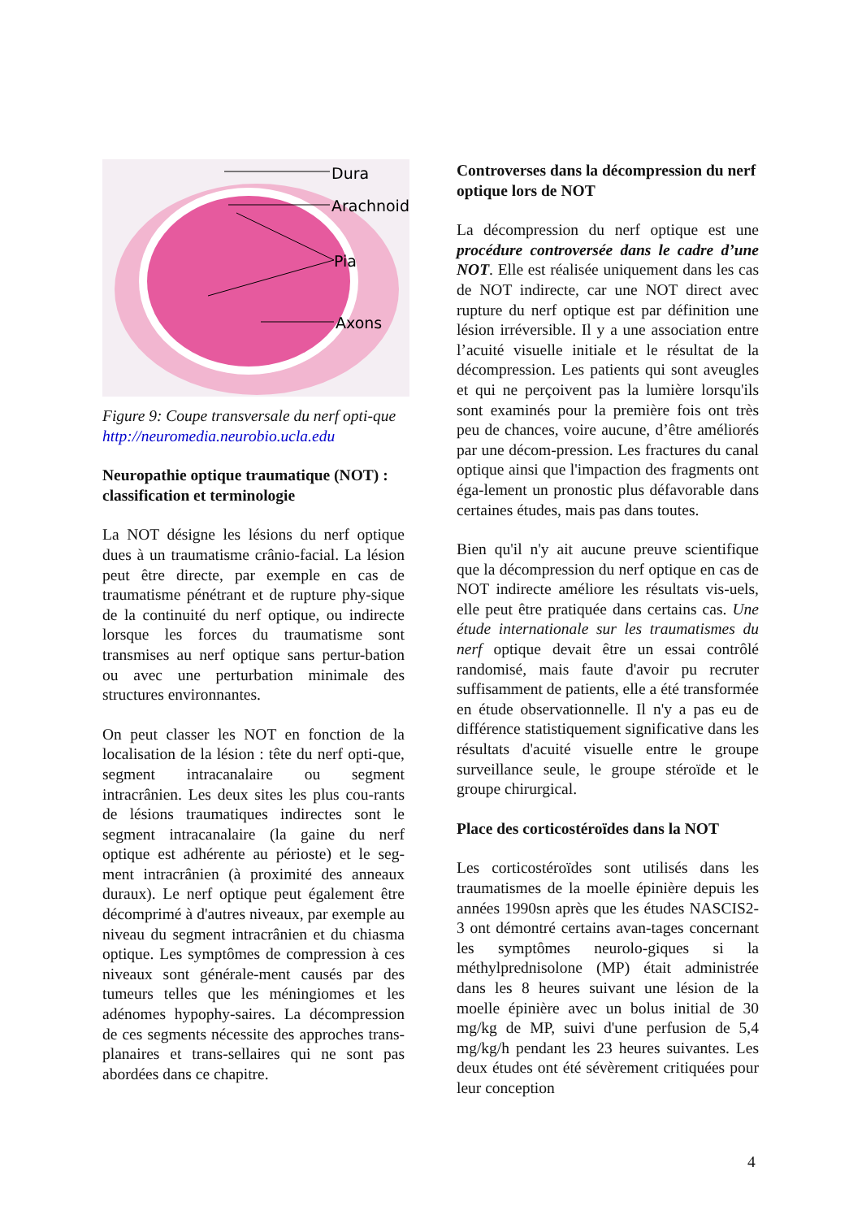Dura
Arachnoid
Pia
Axons
Figure 9: Coupe transversale du nerf opti-que http://neuromedia.neurobio.ucla.edu
Neuropathie optique traumatique (NOT) : classification et terminologie
La NOT désigne les lésions du nerf optique dues à un traumatisme crânio-facial. La lésion peut être directe, par exemple en cas de traumatisme pénétrant et de rupture phy-sique de la continuité du nerf optique, ou indirecte lorsque les forces du traumatisme sont transmises au nerf optique sans pertur-bation ou avec une perturbation minimale des structures environnantes.
On peut classer les NOT en fonction de la localisation de la lésion : tête du nerf opti-que, segment intracanalaire ou segment intracrânien. Les deux sites les plus cou-rants de lésions traumatiques indirectes sont le segment intracanalaire (la gaine du nerf optique est adhérente au périoste) et le seg-ment intracrânien (à proximité des anneaux duraux). Le nerf optique peut également être décomprimé à d'autres niveaux, par exemple au niveau du segment intracrânien et du chiasma optique. Les symptômes de compression à ces niveaux sont générale-ment causés par des tumeurs telles que les méningiomes et les adénomes hypophy-saires. La décompression de ces segments nécessite des approches trans-planaires et trans-sellaires qui ne sont pas abordées dans ce chapitre.
Controverses dans la décompression du nerf optique lors de NOT
La décompression du nerf optique est une procédure controversée dans le cadre d’une NOT. Elle est réalisée uniquement dans les cas de NOT indirecte, car une NOT direct avec rupture du nerf optique est par définition une lésion irréversible. Il y a une association entre l’acuité visuelle initiale et le résultat de la décompression. Les patients qui sont aveugles et qui ne perçoivent pas la lumière lorsqu'ils sont examinés pour la première fois ont très peu de chances, voire aucune, d’être améliorés par une décom-pression. Les fractures du canal optique ainsi que l'impaction des fragments ont éga-lement un pronostic plus défavorable dans certaines études, mais pas dans toutes.
Bien qu'il n'y ait aucune preuve scientifique que la décompression du nerf optique en cas de NOT indirecte améliore les résultats vis-uels, elle peut être pratiquée dans certains cas. Une étude internationale sur les traumatismes du nerf optique devait être un essai contrôlé randomisé, mais faute d'avoir pu recruter suffisamment de patients, elle a été transformée en étude observationnelle. Il n'y a pas eu de différence statistiquement significative dans les résultats d'acuité visuelle entre le groupe surveillance seule, le groupe stéroïde et le groupe chirurgical.
Place des corticostéroïdes dans la NOT
Les corticostéroïdes sont utilisés dans les traumatismes de la moelle épinière depuis les années 1990sn après que les études NASCIS2-3 ont démontré certains avan-tages concernant les symptômes neurolo-giques si la méthylprednisolone (MP) était administrée dans les 8 heures suivant une lésion de la moelle épinière avec un bolus initial de 30 mg/kg de MP, suivi d'une perfusion de 5,4 mg/kg/h pendant les 23 heures suivantes. Les deux études ont été sévèrement critiquées pour leur conception
4